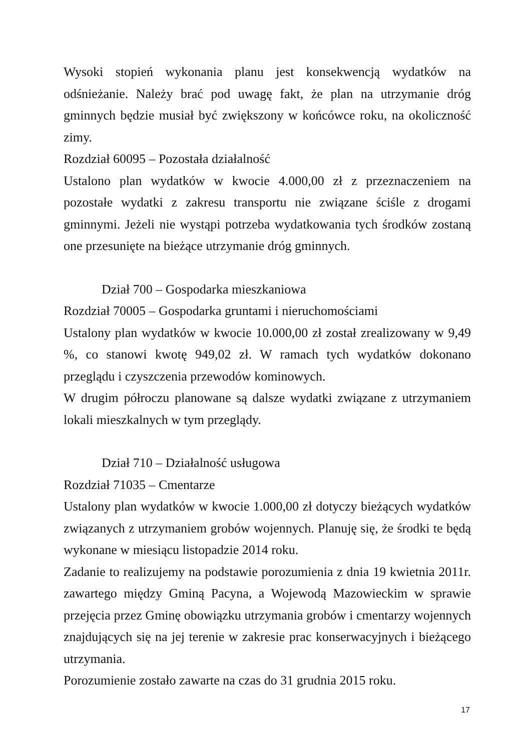Wysoki stopień wykonania planu jest konsekwencją wydatków na odśnieżanie. Należy brać pod uwagę fakt, że plan na utrzymanie dróg gminnych będzie musiał być zwiększony w końcówce roku, na okoliczność zimy.
Rozdział 60095 – Pozostała działalność
Ustalono plan wydatków w kwocie 4.000,00 zł z przeznaczeniem na pozostałe wydatki z zakresu transportu nie związane ściśle z drogami gminnymi. Jeżeli nie wystąpi potrzeba wydatkowania tych środków zostaną one przesunięte na bieżące utrzymanie dróg gminnych.
Dział 700 – Gospodarka mieszkaniowa
Rozdział 70005 – Gospodarka gruntami i nieruchomościami
Ustalony plan wydatków w kwocie 10.000,00 zł został zrealizowany w 9,49 %, co stanowi kwotę 949,02 zł. W ramach tych wydatków dokonano przeglądu i czyszczenia przewodów kominowych.
W drugim półroczu planowane są dalsze wydatki związane z utrzymaniem lokali mieszkalnych w tym przeglądy.
Dział 710 – Działalność usługowa
Rozdział 71035 – Cmentarze
Ustalony plan wydatków w kwocie 1.000,00 zł dotyczy bieżących wydatków związanych z utrzymaniem grobów wojennych. Planuję się, że środki te będą wykonane w miesiącu listopadzie 2014 roku.
Zadanie to realizujemy na podstawie porozumienia z dnia 19 kwietnia 2011r. zawartego między Gminą Pacyna, a Wojewodą Mazowieckim w sprawie przejęcia przez Gminę obowiązku utrzymania grobów i cmentarzy wojennych znajdujących się na jej terenie w zakresie prac konserwacyjnych i bieżącego utrzymania.
Porozumienie zostało zawarte na czas do 31 grudnia 2015 roku.
17